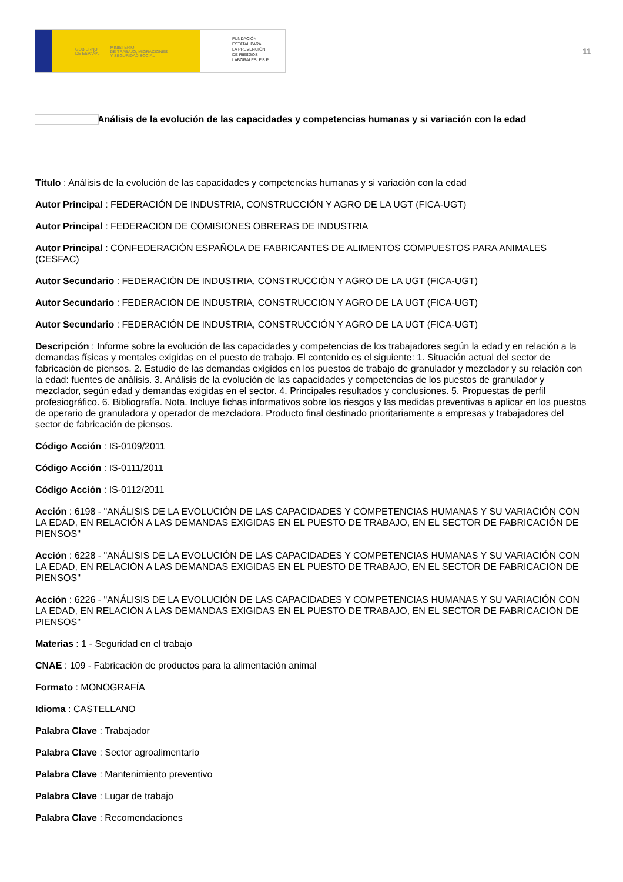GOBIERNO
DE ESPAÑA MINISTERIO
DE TRABAJO, MIGRACIONES
Y SEGURIDAD SOCIAL
FUNDACIÓN
ESTATAL PARA
LA PREVENCIÓN
DE RIESGOS
LABORALES, F.S.P.
11
Análisis de la evolución de las capacidades y competencias humanas y si variación con la edad
Título : Análisis de la evolución de las capacidades y competencias humanas y si variación con la edad
Autor Principal : FEDERACIÓN DE INDUSTRIA, CONSTRUCCIÓN Y AGRO DE LA UGT (FICA-UGT)
Autor Principal : FEDERACION DE COMISIONES OBRERAS DE INDUSTRIA
Autor Principal : CONFEDERACIÓN ESPAÑOLA DE FABRICANTES DE ALIMENTOS COMPUESTOS PARA ANIMALES (CESFAC)
Autor Secundario : FEDERACIÓN DE INDUSTRIA, CONSTRUCCIÓN Y AGRO DE LA UGT (FICA-UGT)
Autor Secundario : FEDERACIÓN DE INDUSTRIA, CONSTRUCCIÓN Y AGRO DE LA UGT (FICA-UGT)
Autor Secundario : FEDERACIÓN DE INDUSTRIA, CONSTRUCCIÓN Y AGRO DE LA UGT (FICA-UGT)
Descripción : Informe sobre la evolución de las capacidades y competencias de los trabajadores según la edad y en relación a la demandas físicas y mentales exigidas en el puesto de trabajo. El contenido es el siguiente: 1. Situación actual del sector de fabricación de piensos. 2. Estudio de las demandas exigidos en los puestos de trabajo de granulador y mezclador y su relación con la edad: fuentes de análisis. 3. Análisis de la evolución de las capacidades y competencias de los puestos de granulador y mezclador, según edad y demandas exigidas en el sector. 4. Principales resultados y conclusiones. 5. Propuestas de perfil profesiográfico. 6. Bibliografía. Nota. Incluye fichas informativos sobre los riesgos y las medidas preventivas a aplicar en los puestos de operario de granuladora y operador de mezcladora. Producto final destinado prioritariamente a empresas y trabajadores del sector de fabricación de piensos.
Código Acción : IS-0109/2011
Código Acción : IS-0111/2011
Código Acción : IS-0112/2011
Acción : 6198 - "ANÁLISIS DE LA EVOLUCIÓN DE LAS CAPACIDADES Y COMPETENCIAS HUMANAS Y SU VARIACIÓN CON LA EDAD, EN RELACIÓN A LAS DEMANDAS EXIGIDAS EN EL PUESTO DE TRABAJO, EN EL SECTOR DE FABRICACIÓN DE PIENSOS"
Acción : 6228 - "ANÁLISIS DE LA EVOLUCIÓN DE LAS CAPACIDADES Y COMPETENCIAS HUMANAS Y SU VARIACIÓN CON LA EDAD, EN RELACIÓN A LAS DEMANDAS EXIGIDAS EN EL PUESTO DE TRABAJO, EN EL SECTOR DE FABRICACIÓN DE PIENSOS"
Acción : 6226 - "ANÁLISIS DE LA EVOLUCIÓN DE LAS CAPACIDADES Y COMPETENCIAS HUMANAS Y SU VARIACIÓN CON LA EDAD, EN RELACIÓN A LAS DEMANDAS EXIGIDAS EN EL PUESTO DE TRABAJO, EN EL SECTOR DE FABRICACIÓN DE PIENSOS"
Materias : 1 - Seguridad en el trabajo
CNAE : 109 - Fabricación de productos para la alimentación animal
Formato : MONOGRAFÍA
Idioma : CASTELLANO
Palabra Clave : Trabajador
Palabra Clave : Sector agroalimentario
Palabra Clave : Mantenimiento preventivo
Palabra Clave : Lugar de trabajo
Palabra Clave : Recomendaciones